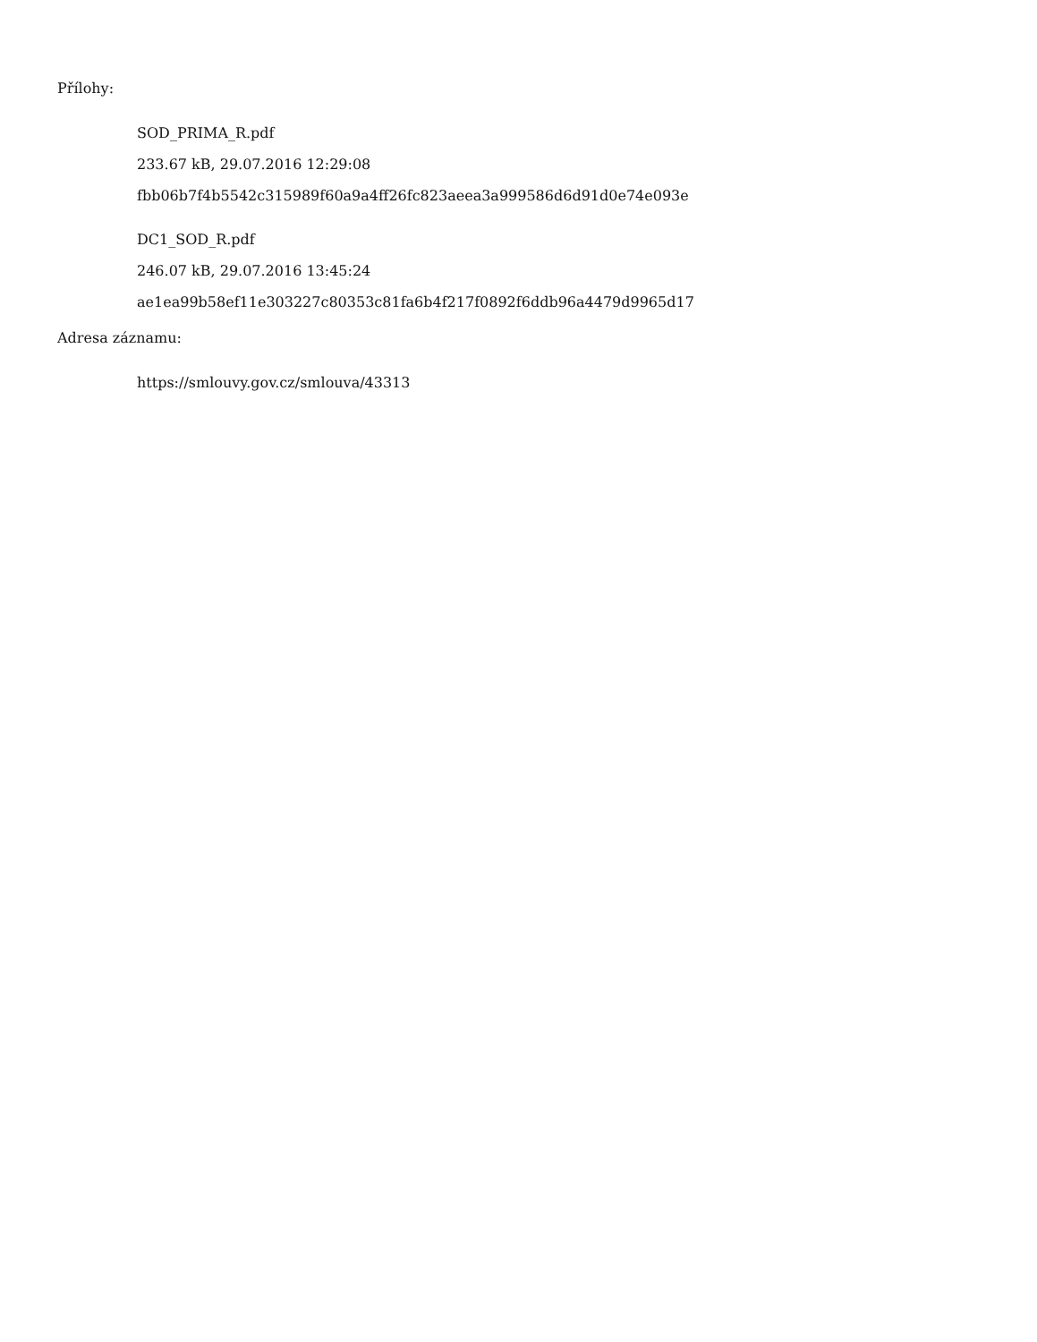Přílohy:
SOD_PRIMA_R.pdf
233.67 kB, 29.07.2016 12:29:08
fbb06b7f4b5542c315989f60a9a4ff26fc823aeea3a999586d6d91d0e74e093e
DC1_SOD_R.pdf
246.07 kB, 29.07.2016 13:45:24
ae1ea99b58ef11e303227c80353c81fa6b4f217f0892f6ddb96a4479d9965d17
Adresa záznamu:
https://smlouvy.gov.cz/smlouva/43313